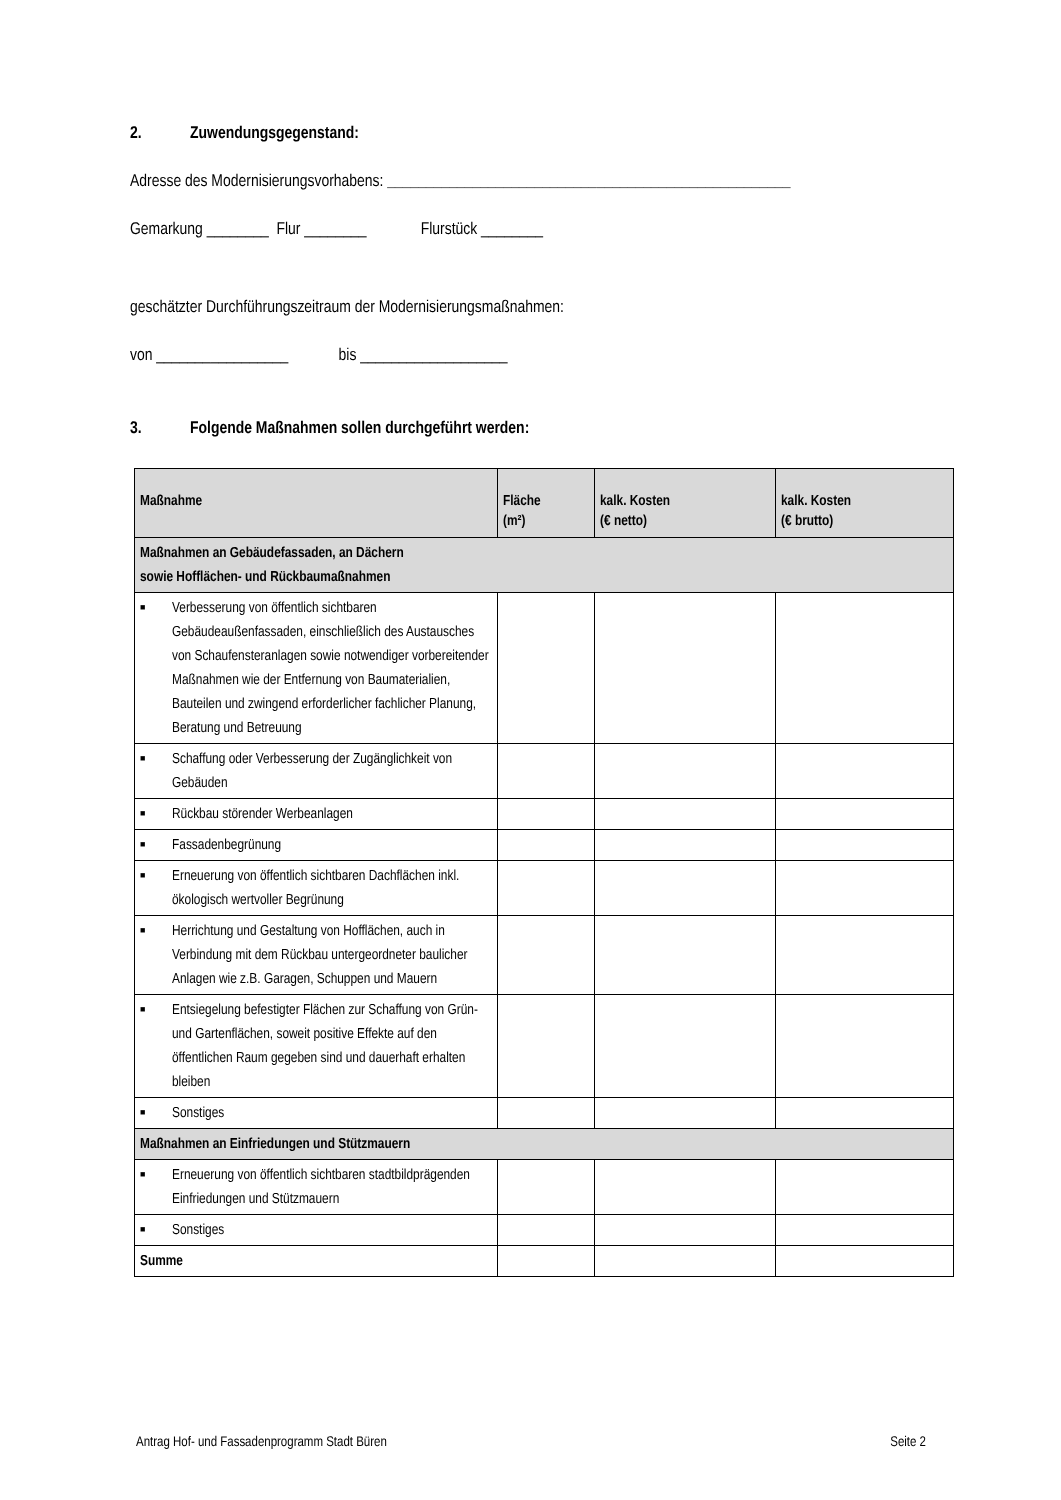2. Zuwendungsgegenstand:
Adresse des Modernisierungsvorhabens: ____________________________________________________
Gemarkung ________ Flur ________ Flurstück ________
geschätzter Durchführungszeitraum der Modernisierungsmaßnahmen:
von _________________ bis ___________________
3. Folgende Maßnahmen sollen durchgeführt werden:
| Maßnahme | Fläche (m²) | kalk. Kosten (€ netto) | kalk. Kosten (€ brutto) |
| --- | --- | --- | --- |
| Maßnahmen an Gebäudefassaden, an Dächern sowie Hofflächen- und Rückbaumaßnahmen | | | |
| ■ Verbesserung von öffentlich sichtbaren Gebäudeaußenfassaden, einschließlich des Austausches von Schaufensteranlagen sowie notwendiger vorbereitender Maßnahmen wie der Entfernung von Baumaterialien, Bauteilen und zwingend erforderlicher fachlicher Planung, Beratung und Betreuung | | | |
| ■ Schaffung oder Verbesserung der Zugänglichkeit von Gebäuden | | | |
| ■ Rückbau störender Werbeanlagen | | | |
| ■ Fassadenbegrünung | | | |
| ■ Erneuerung von öffentlich sichtbaren Dachflächen inkl. ökologisch wertvoller Begrünung | | | |
| ■ Herrichtung und Gestaltung von Hofflächen, auch in Verbindung mit dem Rückbau untergeordneter baulicher Anlagen wie z.B. Garagen, Schuppen und Mauern | | | |
| ■ Entsiegelung befestigter Flächen zur Schaffung von Grün- und Gartenflächen, soweit positive Effekte auf den öffentlichen Raum gegeben sind und dauerhaft erhalten bleiben | | | |
| ■ Sonstiges | | | |
| Maßnahmen an Einfriedungen und Stützmauern | | | |
| ■ Erneuerung von öffentlich sichtbaren stadtbildprägenden Einfriedungen und Stützmauern | | | |
| ■ Sonstiges | | | |
| Summe | | | |
Antrag Hof- und Fassadenprogramm Stadt Büren Seite 2